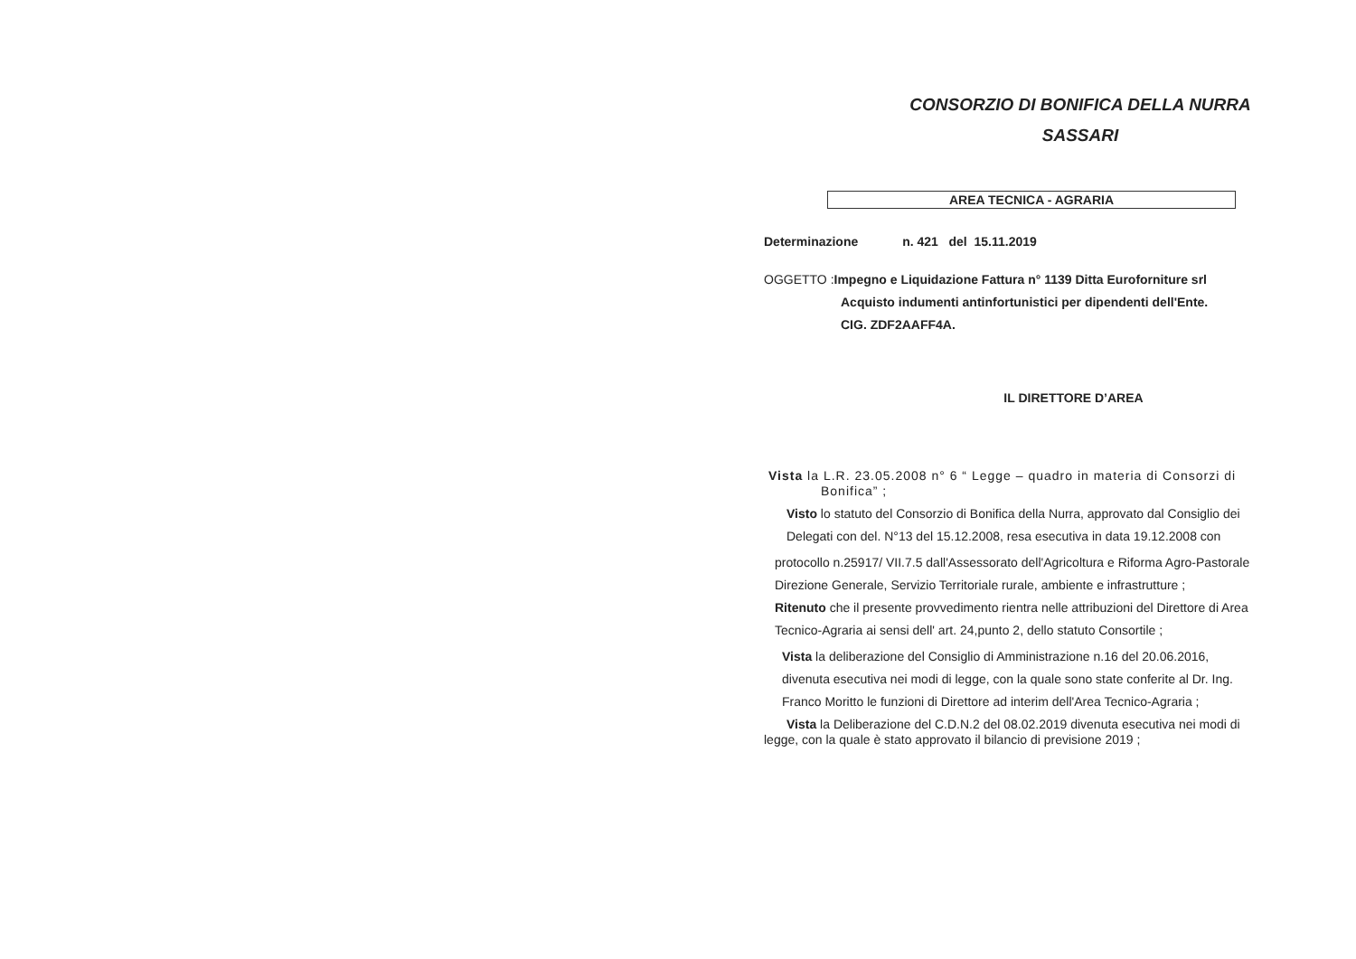CONSORZIO DI BONIFICA DELLA NURRA
SASSARI
AREA TECNICA - AGRARIA
Determinazione n. 421 del 15.11.2019
OGGETTO :Impegno e Liquidazione Fattura n° 1139 Ditta Euroforniture srl
Acquisto indumenti antinfortunistici per dipendenti dell'Ente.
CIG. ZDF2AAFF4A.
IL DIRETTORE D’AREA
Vista la L.R. 23.05.2008 n° 6 “ Legge – quadro in materia di Consorzi di
Bonifica” ;
Visto lo statuto del Consorzio di Bonifica della Nurra, approvato dal Consiglio dei
Delegati con del. N°13 del 15.12.2008, resa esecutiva in data 19.12.2008 con
protocollo n.25917/ VII.7.5 dall'Assessorato dell'Agricoltura e Riforma Agro-Pastorale
Direzione Generale, Servizio Territoriale rurale, ambiente e infrastrutture ;
Ritenuto che il presente provvedimento rientra nelle attribuzioni del Direttore di Area
Tecnico-Agraria ai sensi dell' art. 24,punto 2, dello statuto Consortile ;
Vista la deliberazione del Consiglio di Amministrazione n.16 del 20.06.2016,
divenuta esecutiva nei modi di legge, con la quale sono state conferite al Dr. Ing.
Franco Moritto le funzioni di Direttore ad interim dell'Area Tecnico-Agraria ;
Vista la Deliberazione del C.D.N.2 del 08.02.2019 divenuta esecutiva nei modi di
legge, con la quale è stato approvato il bilancio di previsione 2019 ;